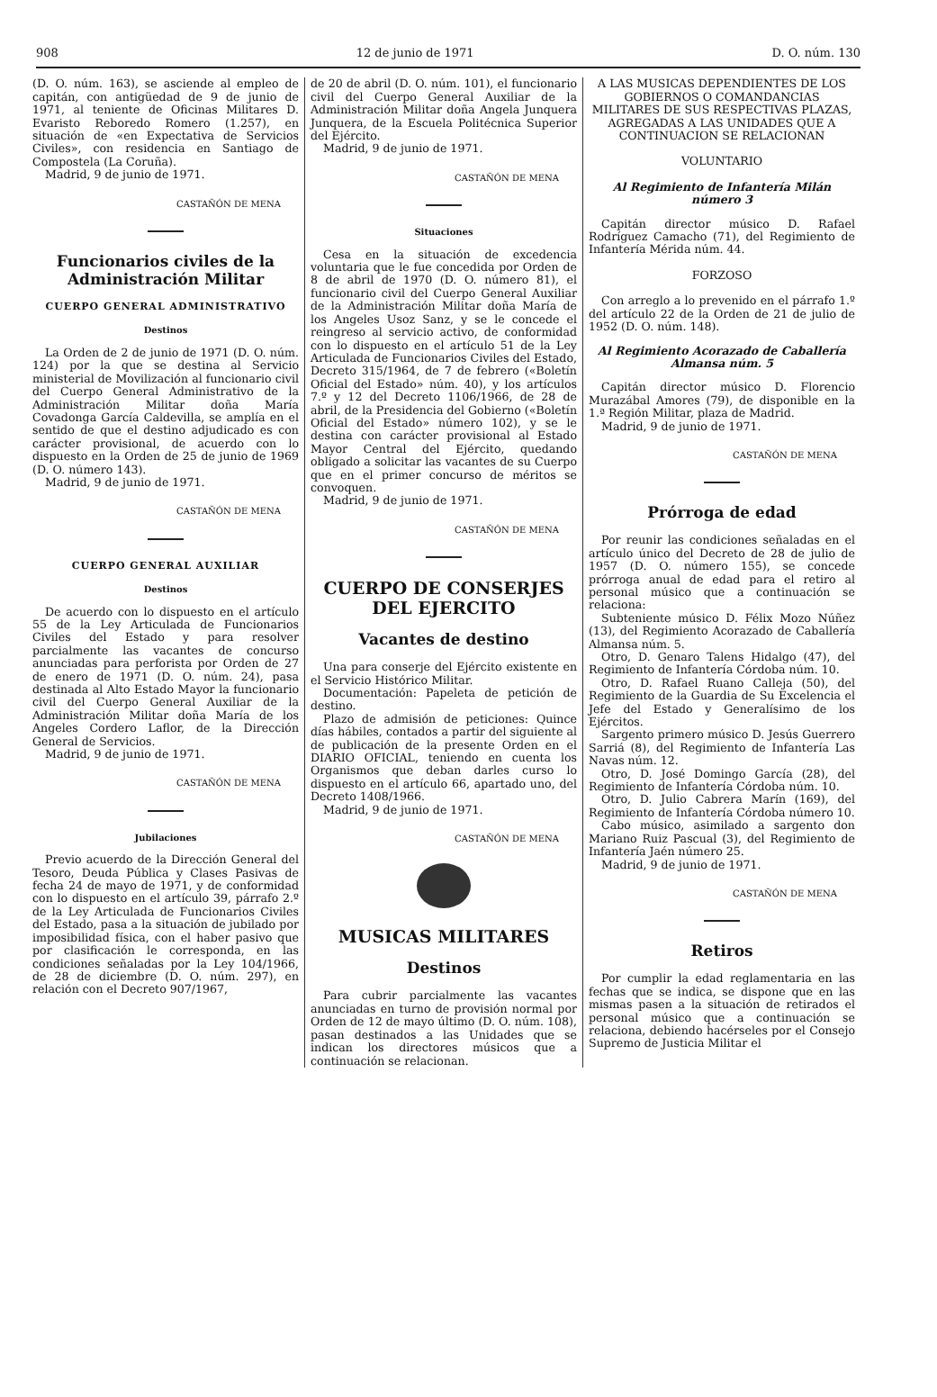908 12 de junio de 1971 D. O. núm. 130
(D. O. núm. 163), se asciende al empleo de capitán, con antigüedad de 9 de junio de 1971, al teniente de Oficinas Militares D. Evaristo Reboredo Romero (1.257), en situación de «en Expectativa de Servicios Civiles», con residencia en Santiago de Compostela (La Coruña).
Madrid, 9 de junio de 1971.
CASTAÑÓN DE MENA
Funcionarios civiles de la Administración Militar
CUERPO GENERAL ADMINISTRATIVO
Destinos
La Orden de 2 de junio de 1971 (D. O. núm. 124) por la que se destina al Servicio ministerial de Movilización al funcionario civil del Cuerpo General Administrativo de la Administración Militar doña María Covadonga García Caldevilla, se amplía en el sentido de que el destino adjudicado es con carácter provisional, de acuerdo con lo dispuesto en la Orden de 25 de junio de 1969 (D. O. número 143).
Madrid, 9 de junio de 1971.
CASTAÑÓN DE MENA
CUERPO GENERAL AUXILIAR
Destinos
De acuerdo con lo dispuesto en el artículo 55 de la Ley Articulada de Funcionarios Civiles del Estado y para resolver parcialmente las vacantes de concurso anunciadas para perforista por Orden de 27 de enero de 1971 (D. O. núm. 24), pasa destinada al Alto Estado Mayor la funcionario civil del Cuerpo General Auxiliar de la Administración Militar doña María de los Angeles Cordero Laflor, de la Dirección General de Servicios.
Madrid, 9 de junio de 1971.
CASTAÑÓN DE MENA
Jubilaciones
Previo acuerdo de la Dirección General del Tesoro, Deuda Pública y Clases Pasivas de fecha 24 de mayo de 1971, y de conformidad con lo dispuesto en el artículo 39, párrafo 2.º de la Ley Articulada de Funcionarios Civiles del Estado, pasa a la situación de jubilado por imposibilidad física, con el haber pasivo que por clasificación le corresponda, en las condiciones señaladas por la Ley 104/1966, de 28 de diciembre (D. O. núm. 297), en relación con el Decreto 907/1967,
de 20 de abril (D. O. núm. 101), el funcionario civil del Cuerpo General Auxiliar de la Administración Militar doña Angela Junquera Junquera, de la Escuela Politécnica Superior del Ejército.
Madrid, 9 de junio de 1971.
CASTAÑÓN DE MENA
Situaciones
Cesa en la situación de excedencia voluntaria que le fue concedida por Orden de 8 de abril de 1970 (D. O. número 81), el funcionario civil del Cuerpo General Auxiliar de la Administración Militar doña María de los Angeles Usoz Sanz, y se le concede el reingreso al servicio activo, de conformidad con lo dispuesto en el artículo 51 de la Ley Articulada de Funcionarios Civiles del Estado, Decreto 315/1964, de 7 de febrero («Boletín Oficial del Estado» núm. 40), y los artículos 7.º y 12 del Decreto 1106/1966, de 28 de abril, de la Presidencia del Gobierno («Boletín Oficial del Estado» número 102), y se le destina con carácter provisional al Estado Mayor Central del Ejército, quedando obligado a solicitar las vacantes de su Cuerpo que en el primer concurso de méritos se convoquen.
Madrid, 9 de junio de 1971.
CASTAÑÓN DE MENA
CUERPO DE CONSERJES DEL EJERCITO
Vacantes de destino
Una para conserje del Ejército existente en el Servicio Histórico Militar.
Documentación: Papeleta de petición de destino.
Plazo de admisión de peticiones: Quince días hábiles, contados a partir del siguiente al de publicación de la presente Orden en el DIARIO OFICIAL, teniendo en cuenta los Organismos que deban darles curso lo dispuesto en el artículo 66, apartado uno, del Decreto 1408/1966.
Madrid, 9 de junio de 1971.
CASTAÑÓN DE MENA
MUSICAS MILITARES
Destinos
Para cubrir parcialmente las vacantes anunciadas en turno de provisión normal por Orden de 12 de mayo último (D. O. núm. 108), pasan destinados a las Unidades que se indican los directores músicos que a continuación se relacionan.
A LAS MUSICAS DEPENDIENTES DE LOS GOBIERNOS O COMANDANCIAS MILITARES DE SUS RESPECTIVAS PLAZAS, AGREGADAS A LAS UNIDADES QUE A CONTINUACION SE RELACIONAN
VOLUNTARIO
Al Regimiento de Infantería Milán número 3
Capitán director músico D. Rafael Rodríguez Camacho (71), del Regimiento de Infantería Mérida núm. 44.
FORZOSO
Con arreglo a lo prevenido en el párrafo 1.º del artículo 22 de la Orden de 21 de julio de 1952 (D. O. núm. 148).
Al Regimiento Acorazado de Caballería Almansa núm. 5
Capitán director músico D. Florencio Murazábal Amores (79), de disponible en la 1.ª Región Militar, plaza de Madrid.
Madrid, 9 de junio de 1971.
CASTAÑÓN DE MENA
Prórroga de edad
Por reunir las condiciones señaladas en el artículo único del Decreto de 28 de julio de 1957 (D. O. número 155), se concede prórroga anual de edad para el retiro al personal músico que a continuación se relaciona:
Subteniente músico D. Félix Mozo Núñez (13), del Regimiento Acorazado de Caballería Almansa núm. 5.
Otro, D. Genaro Talens Hidalgo (47), del Regimiento de Infantería Córdoba núm. 10.
Otro, D. Rafael Ruano Calleja (50), del Regimiento de la Guardia de Su Excelencia el Jefe del Estado y Generalísimo de los Ejércitos.
Sargento primero músico D. Jesús Guerrero Sarriá (8), del Regimiento de Infantería Las Navas núm. 12.
Otro, D. José Domingo García (28), del Regimiento de Infantería Córdoba núm. 10.
Otro, D. Julio Cabrera Marín (169), del Regimiento de Infantería Córdoba número 10.
Cabo músico, asimilado a sargento don Mariano Ruiz Pascual (3), del Regimiento de Infantería Jaén número 25.
Madrid, 9 de junio de 1971.
CASTAÑÓN DE MENA
Retiros
Por cumplir la edad reglamentaria en las fechas que se indica, se dispone que en las mismas pasen a la situación de retirados el personal músico que a continuación se relaciona, debiendo hacérseles por el Consejo Supremo de Justicia Militar el